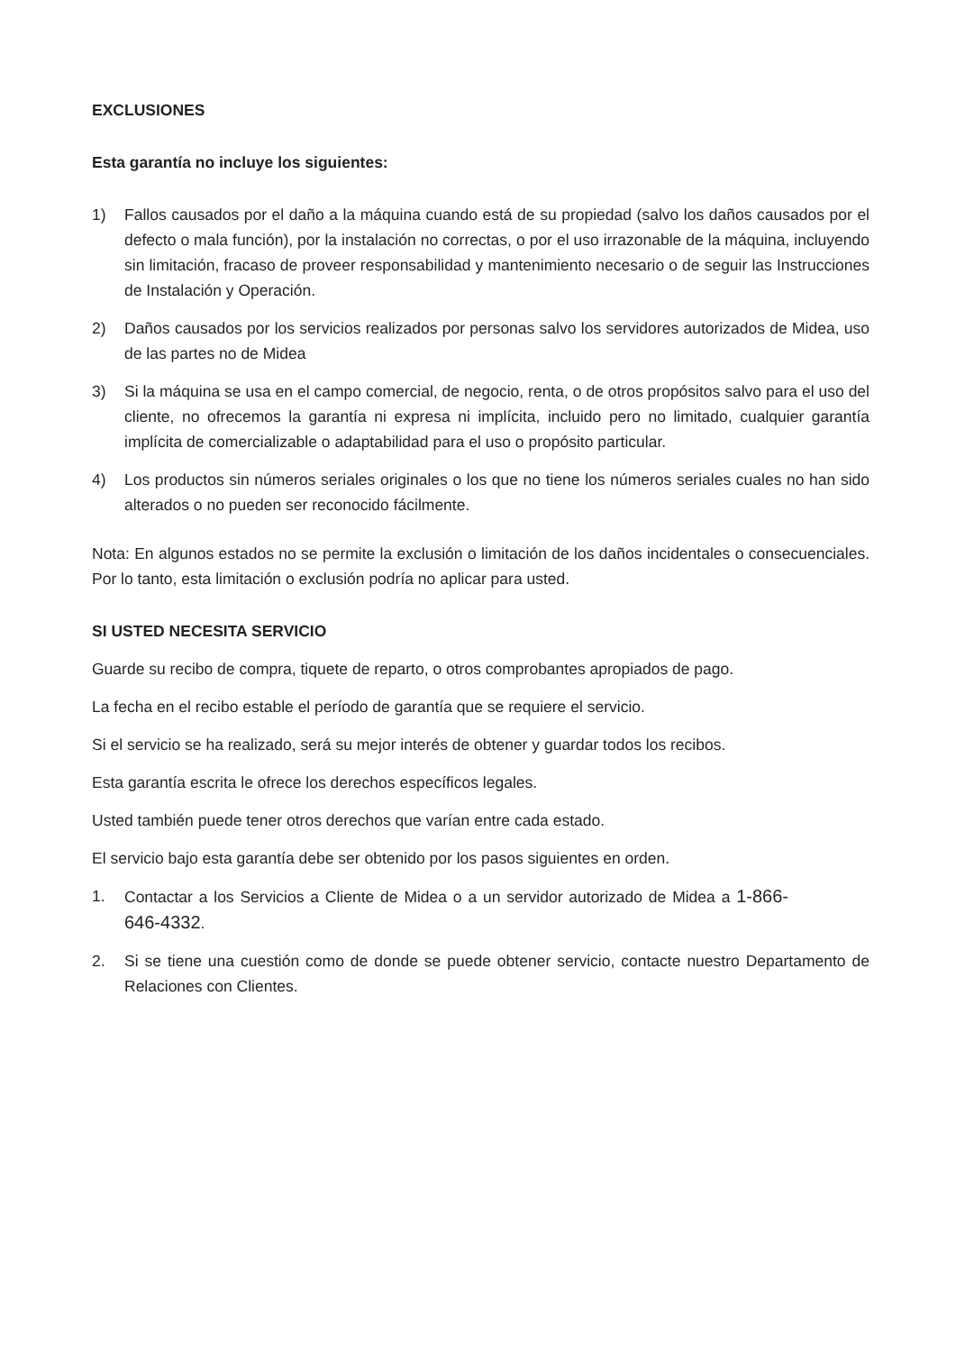EXCLUSIONES
Esta garantía no incluye los siguientes:
1) Fallos causados por el daño a la máquina cuando está de su propiedad (salvo los daños causados por el defecto o mala función), por la instalación no correctas, o por el uso irrazonable de la máquina, incluyendo sin limitación, fracaso de proveer responsabilidad y mantenimiento necesario o de seguir las Instrucciones de Instalación y Operación.
2) Daños causados por los servicios realizados por personas salvo los servidores autorizados de Midea, uso de las partes no de Midea
3) Si la máquina se usa en el campo comercial, de negocio, renta, o de otros propósitos salvo para el uso del cliente, no ofrecemos la garantía ni expresa ni implícita, incluido pero no limitado, cualquier garantía implícita de comercializable o adaptabilidad para el uso o propósito particular.
4) Los productos sin números seriales originales o los que no tiene los números seriales cuales no han sido alterados o no pueden ser reconocido fácilmente.
Nota: En algunos estados no se permite la exclusión o limitación de los daños incidentales o consecuenciales. Por lo tanto, esta limitación o exclusión podría no aplicar para usted.
SI USTED NECESITA SERVICIO
Guarde su recibo de compra, tiquete de reparto, o otros comprobantes apropiados de pago.
La fecha en el recibo estable el período de garantía que se requiere el servicio.
Si el servicio se ha realizado, será su mejor interés de obtener y guardar todos los recibos.
Esta garantía escrita le ofrece los derechos específicos legales.
Usted también puede tener otros derechos que varían entre cada estado.
El servicio bajo esta garantía debe ser obtenido por los pasos siguientes en orden.
1. Contactar a los Servicios a Cliente de Midea o a un servidor autorizado de Midea a 1-866-646-4332.
2. Si se tiene una cuestión como de donde se puede obtener servicio, contacte nuestro Departamento de Relaciones con Clientes.